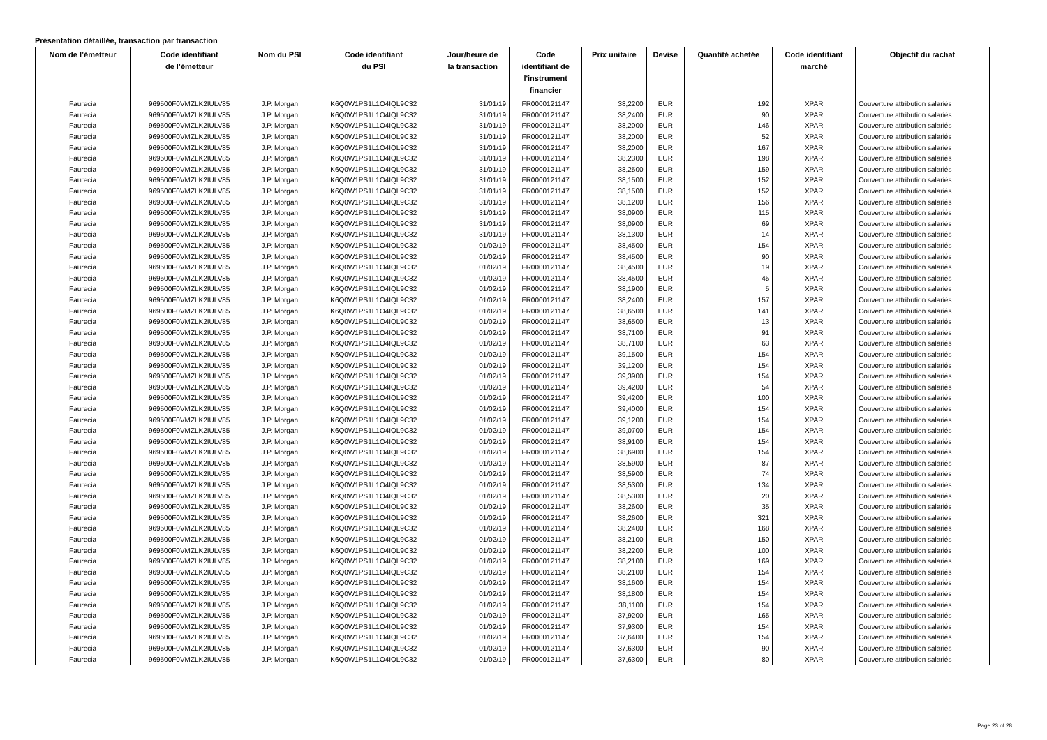Présentation détaillée, transaction par transaction
| Nom de l’émetteur | Code identifiant de l’émetteur | Nom du PSI | Code identifiant du PSI | Jour/heure de la transaction | Code identifiant de l'instrument financier | Prix unitaire | Devise | Quantité achetée | Code identifiant marché | Objectif du rachat |
| --- | --- | --- | --- | --- | --- | --- | --- | --- | --- | --- |
| Faurecia | 969500F0VMZLK2IULV85 | J.P. Morgan | K6Q0W1PS1L1O4IQL9C32 | 31/01/19 | FR0000121147 | 38,2200 | EUR | 192 | XPAR | Couverture attribution salariés |
| Faurecia | 969500F0VMZLK2IULV85 | J.P. Morgan | K6Q0W1PS1L1O4IQL9C32 | 31/01/19 | FR0000121147 | 38,2400 | EUR | 90 | XPAR | Couverture attribution salariés |
| Faurecia | 969500F0VMZLK2IULV85 | J.P. Morgan | K6Q0W1PS1L1O4IQL9C32 | 31/01/19 | FR0000121147 | 38,2000 | EUR | 146 | XPAR | Couverture attribution salariés |
| Faurecia | 969500F0VMZLK2IULV85 | J.P. Morgan | K6Q0W1PS1L1O4IQL9C32 | 31/01/19 | FR0000121147 | 38,2000 | EUR | 52 | XPAR | Couverture attribution salariés |
| Faurecia | 969500F0VMZLK2IULV85 | J.P. Morgan | K6Q0W1PS1L1O4IQL9C32 | 31/01/19 | FR0000121147 | 38,2000 | EUR | 167 | XPAR | Couverture attribution salariés |
| Faurecia | 969500F0VMZLK2IULV85 | J.P. Morgan | K6Q0W1PS1L1O4IQL9C32 | 31/01/19 | FR0000121147 | 38,2300 | EUR | 198 | XPAR | Couverture attribution salariés |
| Faurecia | 969500F0VMZLK2IULV85 | J.P. Morgan | K6Q0W1PS1L1O4IQL9C32 | 31/01/19 | FR0000121147 | 38,2500 | EUR | 159 | XPAR | Couverture attribution salariés |
| Faurecia | 969500F0VMZLK2IULV85 | J.P. Morgan | K6Q0W1PS1L1O4IQL9C32 | 31/01/19 | FR0000121147 | 38,1500 | EUR | 152 | XPAR | Couverture attribution salariés |
| Faurecia | 969500F0VMZLK2IULV85 | J.P. Morgan | K6Q0W1PS1L1O4IQL9C32 | 31/01/19 | FR0000121147 | 38,1500 | EUR | 152 | XPAR | Couverture attribution salariés |
| Faurecia | 969500F0VMZLK2IULV85 | J.P. Morgan | K6Q0W1PS1L1O4IQL9C32 | 31/01/19 | FR0000121147 | 38,1200 | EUR | 156 | XPAR | Couverture attribution salariés |
| Faurecia | 969500F0VMZLK2IULV85 | J.P. Morgan | K6Q0W1PS1L1O4IQL9C32 | 31/01/19 | FR0000121147 | 38,0900 | EUR | 115 | XPAR | Couverture attribution salariés |
| Faurecia | 969500F0VMZLK2IULV85 | J.P. Morgan | K6Q0W1PS1L1O4IQL9C32 | 31/01/19 | FR0000121147 | 38,0900 | EUR | 69 | XPAR | Couverture attribution salariés |
| Faurecia | 969500F0VMZLK2IULV85 | J.P. Morgan | K6Q0W1PS1L1O4IQL9C32 | 31/01/19 | FR0000121147 | 38,1300 | EUR | 14 | XPAR | Couverture attribution salariés |
| Faurecia | 969500F0VMZLK2IULV85 | J.P. Morgan | K6Q0W1PS1L1O4IQL9C32 | 01/02/19 | FR0000121147 | 38,4500 | EUR | 154 | XPAR | Couverture attribution salariés |
| Faurecia | 969500F0VMZLK2IULV85 | J.P. Morgan | K6Q0W1PS1L1O4IQL9C32 | 01/02/19 | FR0000121147 | 38,4500 | EUR | 90 | XPAR | Couverture attribution salariés |
| Faurecia | 969500F0VMZLK2IULV85 | J.P. Morgan | K6Q0W1PS1L1O4IQL9C32 | 01/02/19 | FR0000121147 | 38,4500 | EUR | 19 | XPAR | Couverture attribution salariés |
| Faurecia | 969500F0VMZLK2IULV85 | J.P. Morgan | K6Q0W1PS1L1O4IQL9C32 | 01/02/19 | FR0000121147 | 38,4500 | EUR | 45 | XPAR | Couverture attribution salariés |
| Faurecia | 969500F0VMZLK2IULV85 | J.P. Morgan | K6Q0W1PS1L1O4IQL9C32 | 01/02/19 | FR0000121147 | 38,1900 | EUR | 5 | XPAR | Couverture attribution salariés |
| Faurecia | 969500F0VMZLK2IULV85 | J.P. Morgan | K6Q0W1PS1L1O4IQL9C32 | 01/02/19 | FR0000121147 | 38,2400 | EUR | 157 | XPAR | Couverture attribution salariés |
| Faurecia | 969500F0VMZLK2IULV85 | J.P. Morgan | K6Q0W1PS1L1O4IQL9C32 | 01/02/19 | FR0000121147 | 38,6500 | EUR | 141 | XPAR | Couverture attribution salariés |
| Faurecia | 969500F0VMZLK2IULV85 | J.P. Morgan | K6Q0W1PS1L1O4IQL9C32 | 01/02/19 | FR0000121147 | 38,6500 | EUR | 13 | XPAR | Couverture attribution salariés |
| Faurecia | 969500F0VMZLK2IULV85 | J.P. Morgan | K6Q0W1PS1L1O4IQL9C32 | 01/02/19 | FR0000121147 | 38,7100 | EUR | 91 | XPAR | Couverture attribution salariés |
| Faurecia | 969500F0VMZLK2IULV85 | J.P. Morgan | K6Q0W1PS1L1O4IQL9C32 | 01/02/19 | FR0000121147 | 38,7100 | EUR | 63 | XPAR | Couverture attribution salariés |
| Faurecia | 969500F0VMZLK2IULV85 | J.P. Morgan | K6Q0W1PS1L1O4IQL9C32 | 01/02/19 | FR0000121147 | 39,1500 | EUR | 154 | XPAR | Couverture attribution salariés |
| Faurecia | 969500F0VMZLK2IULV85 | J.P. Morgan | K6Q0W1PS1L1O4IQL9C32 | 01/02/19 | FR0000121147 | 39,1200 | EUR | 154 | XPAR | Couverture attribution salariés |
| Faurecia | 969500F0VMZLK2IULV85 | J.P. Morgan | K6Q0W1PS1L1O4IQL9C32 | 01/02/19 | FR0000121147 | 39,3900 | EUR | 154 | XPAR | Couverture attribution salariés |
| Faurecia | 969500F0VMZLK2IULV85 | J.P. Morgan | K6Q0W1PS1L1O4IQL9C32 | 01/02/19 | FR0000121147 | 39,4200 | EUR | 54 | XPAR | Couverture attribution salariés |
| Faurecia | 969500F0VMZLK2IULV85 | J.P. Morgan | K6Q0W1PS1L1O4IQL9C32 | 01/02/19 | FR0000121147 | 39,4200 | EUR | 100 | XPAR | Couverture attribution salariés |
| Faurecia | 969500F0VMZLK2IULV85 | J.P. Morgan | K6Q0W1PS1L1O4IQL9C32 | 01/02/19 | FR0000121147 | 39,4000 | EUR | 154 | XPAR | Couverture attribution salariés |
| Faurecia | 969500F0VMZLK2IULV85 | J.P. Morgan | K6Q0W1PS1L1O4IQL9C32 | 01/02/19 | FR0000121147 | 39,1200 | EUR | 154 | XPAR | Couverture attribution salariés |
| Faurecia | 969500F0VMZLK2IULV85 | J.P. Morgan | K6Q0W1PS1L1O4IQL9C32 | 01/02/19 | FR0000121147 | 39,0700 | EUR | 154 | XPAR | Couverture attribution salariés |
| Faurecia | 969500F0VMZLK2IULV85 | J.P. Morgan | K6Q0W1PS1L1O4IQL9C32 | 01/02/19 | FR0000121147 | 38,9100 | EUR | 154 | XPAR | Couverture attribution salariés |
| Faurecia | 969500F0VMZLK2IULV85 | J.P. Morgan | K6Q0W1PS1L1O4IQL9C32 | 01/02/19 | FR0000121147 | 38,6900 | EUR | 154 | XPAR | Couverture attribution salariés |
| Faurecia | 969500F0VMZLK2IULV85 | J.P. Morgan | K6Q0W1PS1L1O4IQL9C32 | 01/02/19 | FR0000121147 | 38,5900 | EUR | 87 | XPAR | Couverture attribution salariés |
| Faurecia | 969500F0VMZLK2IULV85 | J.P. Morgan | K6Q0W1PS1L1O4IQL9C32 | 01/02/19 | FR0000121147 | 38,5900 | EUR | 74 | XPAR | Couverture attribution salariés |
| Faurecia | 969500F0VMZLK2IULV85 | J.P. Morgan | K6Q0W1PS1L1O4IQL9C32 | 01/02/19 | FR0000121147 | 38,5300 | EUR | 134 | XPAR | Couverture attribution salariés |
| Faurecia | 969500F0VMZLK2IULV85 | J.P. Morgan | K6Q0W1PS1L1O4IQL9C32 | 01/02/19 | FR0000121147 | 38,5300 | EUR | 20 | XPAR | Couverture attribution salariés |
| Faurecia | 969500F0VMZLK2IULV85 | J.P. Morgan | K6Q0W1PS1L1O4IQL9C32 | 01/02/19 | FR0000121147 | 38,2600 | EUR | 35 | XPAR | Couverture attribution salariés |
| Faurecia | 969500F0VMZLK2IULV85 | J.P. Morgan | K6Q0W1PS1L1O4IQL9C32 | 01/02/19 | FR0000121147 | 38,2600 | EUR | 321 | XPAR | Couverture attribution salariés |
| Faurecia | 969500F0VMZLK2IULV85 | J.P. Morgan | K6Q0W1PS1L1O4IQL9C32 | 01/02/19 | FR0000121147 | 38,2400 | EUR | 168 | XPAR | Couverture attribution salariés |
| Faurecia | 969500F0VMZLK2IULV85 | J.P. Morgan | K6Q0W1PS1L1O4IQL9C32 | 01/02/19 | FR0000121147 | 38,2100 | EUR | 150 | XPAR | Couverture attribution salariés |
| Faurecia | 969500F0VMZLK2IULV85 | J.P. Morgan | K6Q0W1PS1L1O4IQL9C32 | 01/02/19 | FR0000121147 | 38,2200 | EUR | 100 | XPAR | Couverture attribution salariés |
| Faurecia | 969500F0VMZLK2IULV85 | J.P. Morgan | K6Q0W1PS1L1O4IQL9C32 | 01/02/19 | FR0000121147 | 38,2100 | EUR | 169 | XPAR | Couverture attribution salariés |
| Faurecia | 969500F0VMZLK2IULV85 | J.P. Morgan | K6Q0W1PS1L1O4IQL9C32 | 01/02/19 | FR0000121147 | 38,2100 | EUR | 154 | XPAR | Couverture attribution salariés |
| Faurecia | 969500F0VMZLK2IULV85 | J.P. Morgan | K6Q0W1PS1L1O4IQL9C32 | 01/02/19 | FR0000121147 | 38,1600 | EUR | 154 | XPAR | Couverture attribution salariés |
| Faurecia | 969500F0VMZLK2IULV85 | J.P. Morgan | K6Q0W1PS1L1O4IQL9C32 | 01/02/19 | FR0000121147 | 38,1800 | EUR | 154 | XPAR | Couverture attribution salariés |
| Faurecia | 969500F0VMZLK2IULV85 | J.P. Morgan | K6Q0W1PS1L1O4IQL9C32 | 01/02/19 | FR0000121147 | 38,1100 | EUR | 154 | XPAR | Couverture attribution salariés |
| Faurecia | 969500F0VMZLK2IULV85 | J.P. Morgan | K6Q0W1PS1L1O4IQL9C32 | 01/02/19 | FR0000121147 | 37,9200 | EUR | 165 | XPAR | Couverture attribution salariés |
| Faurecia | 969500F0VMZLK2IULV85 | J.P. Morgan | K6Q0W1PS1L1O4IQL9C32 | 01/02/19 | FR0000121147 | 37,9300 | EUR | 154 | XPAR | Couverture attribution salariés |
| Faurecia | 969500F0VMZLK2IULV85 | J.P. Morgan | K6Q0W1PS1L1O4IQL9C32 | 01/02/19 | FR0000121147 | 37,6400 | EUR | 154 | XPAR | Couverture attribution salariés |
| Faurecia | 969500F0VMZLK2IULV85 | J.P. Morgan | K6Q0W1PS1L1O4IQL9C32 | 01/02/19 | FR0000121147 | 37,6300 | EUR | 90 | XPAR | Couverture attribution salariés |
| Faurecia | 969500F0VMZLK2IULV85 | J.P. Morgan | K6Q0W1PS1L1O4IQL9C32 | 01/02/19 | FR0000121147 | 37,6300 | EUR | 80 | XPAR | Couverture attribution salariés |
Page 23 of 28